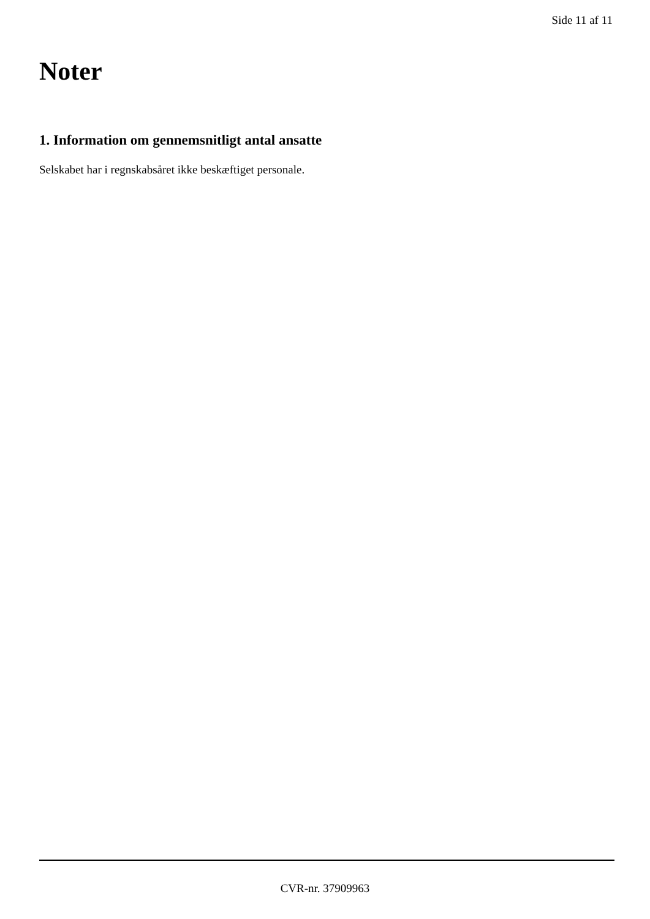Side 11 af 11
Noter
1. Information om gennemsnitligt antal ansatte
Selskabet har i regnskabsåret ikke beskæftiget personale.
CVR-nr. 37909963